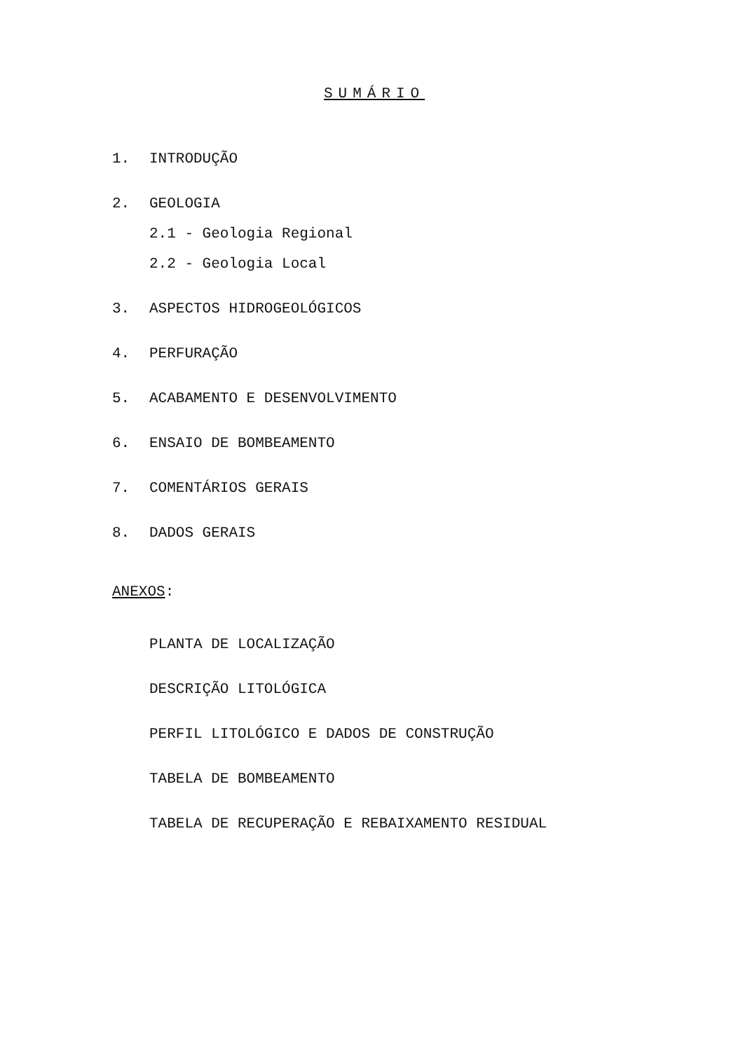SUMÁRIO
1. INTRODUÇÃO
2. GEOLOGIA
2.1 - Geologia Regional
2.2 - Geologia Local
3. ASPECTOS HIDROGEOLÓGICOS
4. PERFURAÇÃO
5. ACABAMENTO E DESENVOLVIMENTO
6. ENSAIO DE BOMBEAMENTO
7. COMENTÁRIOS GERAIS
8. DADOS GERAIS
ANEXOS:
PLANTA DE LOCALIZAÇÃO
DESCRIÇÃO LITOLÓGICA
PERFIL LITOLÓGICO E DADOS DE CONSTRUÇÃO
TABELA DE BOMBEAMENTO
TABELA DE RECUPERAÇÃO E REBAIXAMENTO RESIDUAL